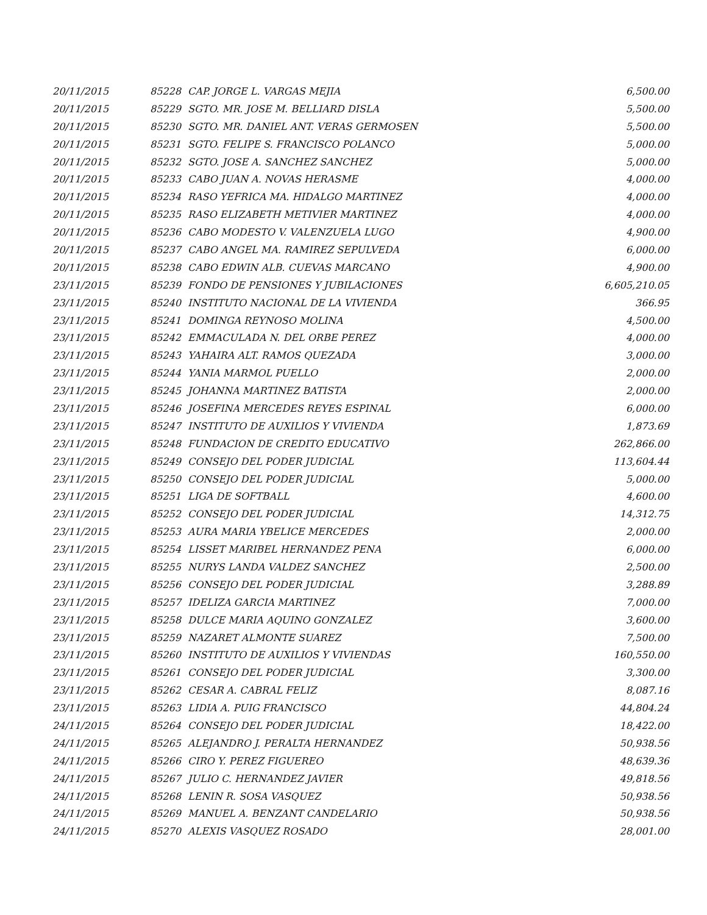| 20/11/2015 | 85228 | CAP. JORGE L. VARGAS MEJIA | 6,500.00 |
| 20/11/2015 | 85229 | SGTO. MR. JOSE M. BELLIARD DISLA | 5,500.00 |
| 20/11/2015 | 85230 | SGTO. MR. DANIEL ANT. VERAS GERMOSEN | 5,500.00 |
| 20/11/2015 | 85231 | SGTO. FELIPE S. FRANCISCO POLANCO | 5,000.00 |
| 20/11/2015 | 85232 | SGTO. JOSE A. SANCHEZ SANCHEZ | 5,000.00 |
| 20/11/2015 | 85233 | CABO JUAN A. NOVAS HERASME | 4,000.00 |
| 20/11/2015 | 85234 | RASO YEFRICA MA. HIDALGO MARTINEZ | 4,000.00 |
| 20/11/2015 | 85235 | RASO ELIZABETH METIVIER MARTINEZ | 4,000.00 |
| 20/11/2015 | 85236 | CABO MODESTO V. VALENZUELA LUGO | 4,900.00 |
| 20/11/2015 | 85237 | CABO ANGEL MA. RAMIREZ SEPULVEDA | 6,000.00 |
| 20/11/2015 | 85238 | CABO EDWIN ALB. CUEVAS MARCANO | 4,900.00 |
| 23/11/2015 | 85239 | FONDO DE PENSIONES Y JUBILACIONES | 6,605,210.05 |
| 23/11/2015 | 85240 | INSTITUTO NACIONAL DE LA VIVIENDA | 366.95 |
| 23/11/2015 | 85241 | DOMINGA REYNOSO MOLINA | 4,500.00 |
| 23/11/2015 | 85242 | EMMACULADA N. DEL ORBE PEREZ | 4,000.00 |
| 23/11/2015 | 85243 | YAHAIRA ALT. RAMOS QUEZADA | 3,000.00 |
| 23/11/2015 | 85244 | YANIA MARMOL PUELLO | 2,000.00 |
| 23/11/2015 | 85245 | JOHANNA MARTINEZ BATISTA | 2,000.00 |
| 23/11/2015 | 85246 | JOSEFINA MERCEDES REYES ESPINAL | 6,000.00 |
| 23/11/2015 | 85247 | INSTITUTO DE AUXILIOS Y VIVIENDA | 1,873.69 |
| 23/11/2015 | 85248 | FUNDACION DE CREDITO EDUCATIVO | 262,866.00 |
| 23/11/2015 | 85249 | CONSEJO DEL PODER JUDICIAL | 113,604.44 |
| 23/11/2015 | 85250 | CONSEJO DEL PODER JUDICIAL | 5,000.00 |
| 23/11/2015 | 85251 | LIGA DE SOFTBALL | 4,600.00 |
| 23/11/2015 | 85252 | CONSEJO DEL PODER JUDICIAL | 14,312.75 |
| 23/11/2015 | 85253 | AURA MARIA YBELICE MERCEDES | 2,000.00 |
| 23/11/2015 | 85254 | LISSET MARIBEL HERNANDEZ PENA | 6,000.00 |
| 23/11/2015 | 85255 | NURYS LANDA VALDEZ SANCHEZ | 2,500.00 |
| 23/11/2015 | 85256 | CONSEJO DEL PODER JUDICIAL | 3,288.89 |
| 23/11/2015 | 85257 | IDELIZA GARCIA MARTINEZ | 7,000.00 |
| 23/11/2015 | 85258 | DULCE MARIA AQUINO GONZALEZ | 3,600.00 |
| 23/11/2015 | 85259 | NAZARET ALMONTE SUAREZ | 7,500.00 |
| 23/11/2015 | 85260 | INSTITUTO DE AUXILIOS Y VIVIENDAS | 160,550.00 |
| 23/11/2015 | 85261 | CONSEJO DEL PODER JUDICIAL | 3,300.00 |
| 23/11/2015 | 85262 | CESAR A. CABRAL FELIZ | 8,087.16 |
| 23/11/2015 | 85263 | LIDIA A. PUIG FRANCISCO | 44,804.24 |
| 24/11/2015 | 85264 | CONSEJO DEL PODER JUDICIAL | 18,422.00 |
| 24/11/2015 | 85265 | ALEJANDRO J. PERALTA HERNANDEZ | 50,938.56 |
| 24/11/2015 | 85266 | CIRO Y. PEREZ FIGUEREO | 48,639.36 |
| 24/11/2015 | 85267 | JULIO C. HERNANDEZ JAVIER | 49,818.56 |
| 24/11/2015 | 85268 | LENIN R. SOSA VASQUEZ | 50,938.56 |
| 24/11/2015 | 85269 | MANUEL A. BENZANT CANDELARIO | 50,938.56 |
| 24/11/2015 | 85270 | ALEXIS VASQUEZ ROSADO | 28,001.00 |